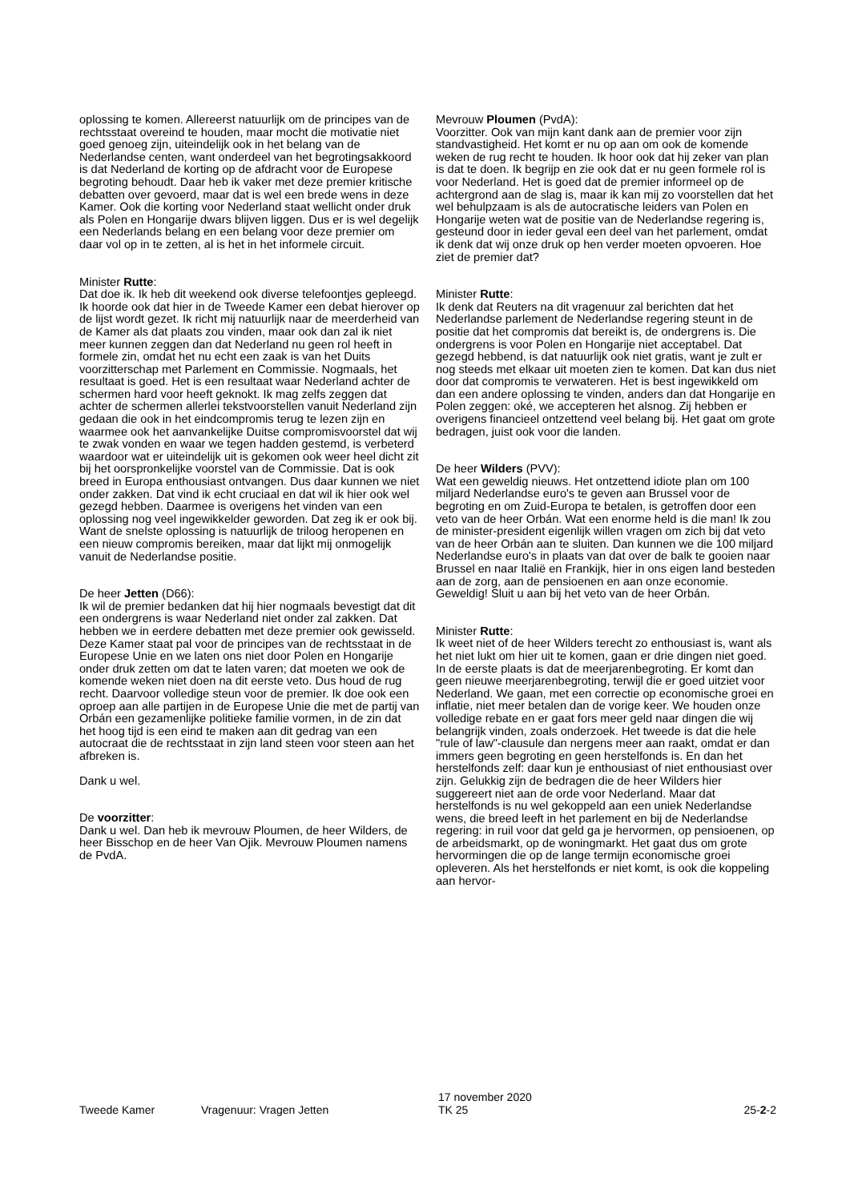oplossing te komen. Allereerst natuurlijk om de principes van de rechtsstaat overeind te houden, maar mocht die motivatie niet goed genoeg zijn, uiteindelijk ook in het belang van de Nederlandse centen, want onderdeel van het begrotingsakkoord is dat Nederland de korting op de afdracht voor de Europese begroting behoudt. Daar heb ik vaker met deze premier kritische debatten over gevoerd, maar dat is wel een brede wens in deze Kamer. Ook die korting voor Nederland staat wellicht onder druk als Polen en Hongarije dwars blijven liggen. Dus er is wel degelijk een Nederlands belang en een belang voor deze premier om daar vol op in te zetten, al is het in het informele circuit.
Minister Rutte:
Dat doe ik. Ik heb dit weekend ook diverse telefoontjes gepleegd. Ik hoorde ook dat hier in de Tweede Kamer een debat hierover op de lijst wordt gezet. Ik richt mij natuurlijk naar de meerderheid van de Kamer als dat plaats zou vinden, maar ook dan zal ik niet meer kunnen zeggen dan dat Nederland nu geen rol heeft in formele zin, omdat het nu echt een zaak is van het Duits voorzitterschap met Parlement en Commissie. Nogmaals, het resultaat is goed. Het is een resultaat waar Nederland achter de schermen hard voor heeft geknokt. Ik mag zelfs zeggen dat achter de schermen allerlei tekstvoorstellen vanuit Nederland zijn gedaan die ook in het eindcompromis terug te lezen zijn en waarmee ook het aanvankelijke Duitse compromisvoorstel dat wij te zwak vonden en waar we tegen hadden gestemd, is verbeterd waardoor wat er uiteindelijk uit is gekomen ook weer heel dicht zit bij het oorspronkelijke voorstel van de Commissie. Dat is ook breed in Europa enthousiast ontvangen. Dus daar kunnen we niet onder zakken. Dat vind ik echt cruciaal en dat wil ik hier ook wel gezegd hebben. Daarmee is overigens het vinden van een oplossing nog veel ingewikkelder geworden. Dat zeg ik er ook bij. Want de snelste oplossing is natuurlijk de triloog heropenen en een nieuw compromis bereiken, maar dat lijkt mij onmogelijk vanuit de Nederlandse positie.
De heer Jetten (D66):
Ik wil de premier bedanken dat hij hier nogmaals bevestigt dat dit een ondergrens is waar Nederland niet onder zal zakken. Dat hebben we in eerdere debatten met deze premier ook gewisseld. Deze Kamer staat pal voor de principes van de rechtsstaat in de Europese Unie en we laten ons niet door Polen en Hongarije onder druk zetten om dat te laten varen; dat moeten we ook de komende weken niet doen na dit eerste veto. Dus houd de rug recht. Daarvoor volledige steun voor de premier. Ik doe ook een oproep aan alle partijen in de Europese Unie die met de partij van Orbán een gezamenlijke politieke familie vormen, in de zin dat het hoog tijd is een eind te maken aan dit gedrag van een autocraat die de rechtsstaat in zijn land steen voor steen aan het afbreken is.
Dank u wel.
De voorzitter:
Dank u wel. Dan heb ik mevrouw Ploumen, de heer Wilders, de heer Bisschop en de heer Van Ojik. Mevrouw Ploumen namens de PvdA.
Mevrouw Ploumen (PvdA):
Voorzitter. Ook van mijn kant dank aan de premier voor zijn standvastigheid. Het komt er nu op aan om ook de komende weken de rug recht te houden. Ik hoor ook dat hij zeker van plan is dat te doen. Ik begrijp en zie ook dat er nu geen formele rol is voor Nederland. Het is goed dat de premier informeel op de achtergrond aan de slag is, maar ik kan mij zo voorstellen dat het wel behulpzaam is als de autocratische leiders van Polen en Hongarije weten wat de positie van de Nederlandse regering is, gesteund door in ieder geval een deel van het parlement, omdat ik denk dat wij onze druk op hen verder moeten opvoeren. Hoe ziet de premier dat?
Minister Rutte:
Ik denk dat Reuters na dit vragenuur zal berichten dat het Nederlandse parlement de Nederlandse regering steunt in de positie dat het compromis dat bereikt is, de ondergrens is. Die ondergrens is voor Polen en Hongarije niet acceptabel. Dat gezegd hebbend, is dat natuurlijk ook niet gratis, want je zult er nog steeds met elkaar uit moeten zien te komen. Dat kan dus niet door dat compromis te verwateren. Het is best ingewikkeld om dan een andere oplossing te vinden, anders dan dat Hongarije en Polen zeggen: oké, we accepteren het alsnog. Zij hebben er overigens financieel ontzettend veel belang bij. Het gaat om grote bedragen, juist ook voor die landen.
De heer Wilders (PVV):
Wat een geweldig nieuws. Het ontzettend idiote plan om 100 miljard Nederlandse euro's te geven aan Brussel voor de begroting en om Zuid-Europa te betalen, is getroffen door een veto van de heer Orbán. Wat een enorme held is die man! Ik zou de minister-president eigenlijk willen vragen om zich bij dat veto van de heer Orbán aan te sluiten. Dan kunnen we die 100 miljard Nederlandse euro's in plaats van dat over de balk te gooien naar Brussel en naar Italië en Frankijk, hier in ons eigen land besteden aan de zorg, aan de pensioenen en aan onze economie. Geweldig! Sluit u aan bij het veto van de heer Orbán.
Minister Rutte:
Ik weet niet of de heer Wilders terecht zo enthousiast is, want als het niet lukt om hier uit te komen, gaan er drie dingen niet goed. In de eerste plaats is dat de meerjarenbegroting. Er komt dan geen nieuwe meerjarenbegroting, terwijl die er goed uitziet voor Nederland. We gaan, met een correctie op economische groei en inflatie, niet meer betalen dan de vorige keer. We houden onze volledige rebate en er gaat fors meer geld naar dingen die wij belangrijk vinden, zoals onderzoek. Het tweede is dat die hele "rule of law"-clausule dan nergens meer aan raakt, omdat er dan immers geen begroting en geen herstelfonds is. En dan het herstelfonds zelf: daar kun je enthousiast of niet enthousiast over zijn. Gelukkig zijn de bedragen die de heer Wilders hier suggereert niet aan de orde voor Nederland. Maar dat herstelfonds is nu wel gekoppeld aan een uniek Nederlandse wens, die breed leeft in het parlement en bij de Nederlandse regering: in ruil voor dat geld ga je hervormen, op pensioenen, op de arbeidsmarkt, op de woningmarkt. Het gaat dus om grote hervormingen die op de lange termijn economische groei opleveren. Als het herstelfonds er niet komt, is ook die koppeling aan hervor-
Tweede Kamer
Vragenuur: Vragen Jetten
17 november 2020
TK 25
25-2-2